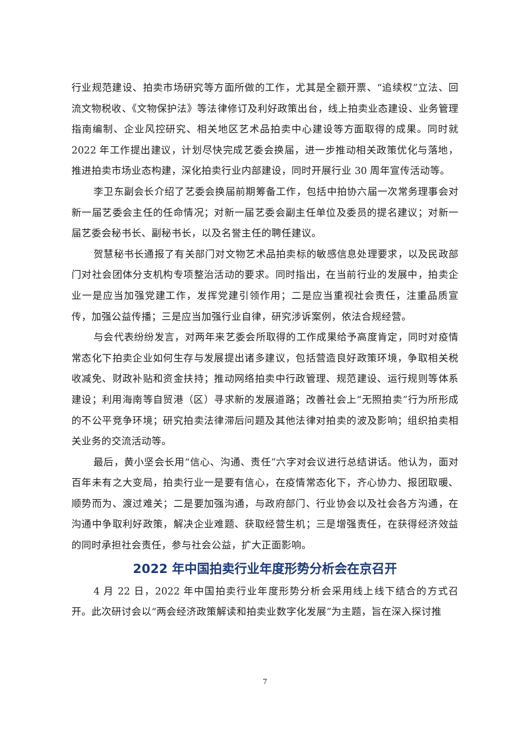行业规范建设、拍卖市场研究等方面所做的工作，尤其是全额开票、“追续权”立法、回流文物税收、《文物保护法》等法律修订及利好政策出台，线上拍卖业态建设、业务管理指南编制、企业风控研究、相关地区艺术品拍卖中心建设等方面取得的成果。同时就 2022 年工作提出建议，计划尽快完成艺委会换届，进一步推动相关政策优化与落地，推进拍卖市场业态构建，深化拍卖行业内部建设，同时开展行业 30 周年宣传活动等。
李卫东副会长介绍了艺委会换届前期筹备工作，包括中拍协六届一次常务理事会对新一届艺委会主任的任命情况；对新一届艺委会副主任单位及委员的提名建议；对新一届艺委会秘书长、副秘书长，以及名誉主任的聘任建议。
贺慧秘书长通报了有关部门对文物艺术品拍卖标的敏感信息处理要求，以及民政部门对社会团体分支机构专项整治活动的要求。同时指出，在当前行业的发展中，拍卖企业一是应当加强党建工作，发挥党建引领作用；二是应当重视社会责任，注重品质宣传，加强公益传播；三是应当加强行业自律，研究涉诉案例，依法合规经营。
与会代表纷纷发言，对两年来艺委会所取得的工作成果给予高度肯定，同时对疫情常态化下拍卖企业如何生存与发展提出诸多建议，包括营造良好政策环境，争取相关税收减免、财政补贴和资金扶持；推动网络拍卖中行政管理、规范建设、运行规则等体系建设；利用海南等自贸港（区）寻求新的发展道路；改善社会上“无照拍卖”行为所形成的不公平竞争环境；研究拍卖法律滞后问题及其他法律对拍卖的波及影响；组织拍卖相关业务的交流活动等。
最后，黄小坚会长用“信心、沟通、责任”六字对会议进行总结讲话。他认为，面对百年未有之大变局，拍卖行业一是要有信心，在疫情常态化下，齐心协力、报团取暖、顺势而为、渡过难关；二是要加强沟通，与政府部门、行业协会以及社会各方沟通，在沟通中争取利好政策，解决企业难题、获取经营生机；三是增强责任，在获得经济效益的同时承担社会责任，参与社会公益，扩大正面影响。
2022 年中国拍卖行业年度形势分析会在京召开
4 月 22 日，2022 年中国拍卖行业年度形势分析会采用线上线下结合的方式召开。此次研讨会以“两会经济政策解读和拍卖业数字化发展”为主题，旨在深入探讨推
7